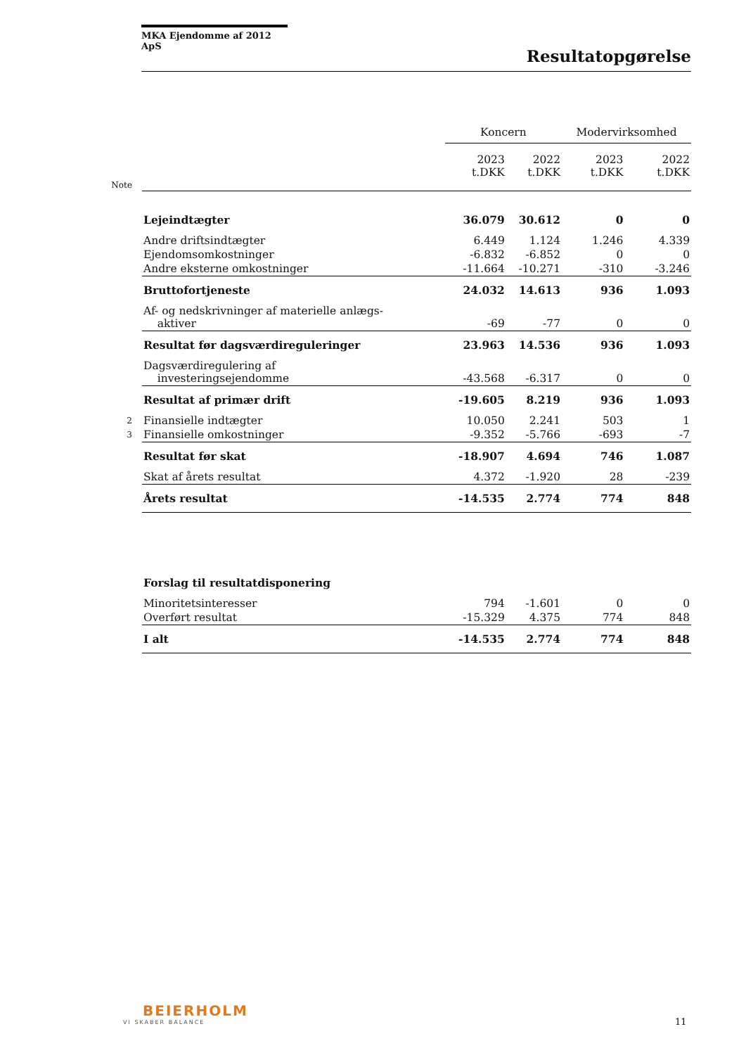MKA Ejendomme af 2012 ApS
Resultatopgørelse
| | | Koncern | | Modervirksomhed | |
| | | 2023 t.DKK | 2022 t.DKK | 2023 t.DKK | 2022 t.DKK |
| Note | | | | | |
| | Lejeindtægter | 36.079 | 30.612 | 0 | 0 |
| | Andre driftsindtægter | 6.449 | 1.124 | 1.246 | 4.339 |
| | Ejendomsomkostninger | -6.832 | -6.852 | 0 | 0 |
| | Andre eksterne omkostninger | -11.664 | -10.271 | -310 | -3.246 |
| | Bruttofortjeneste | 24.032 | 14.613 | 936 | 1.093 |
| | Af- og nedskrivninger af materielle anlægs- aktiver | -69 | -77 | 0 | 0 |
| | Resultat før dagsværdireguleringer | 23.963 | 14.536 | 936 | 1.093 |
| | Dagsværdiregulering af investeringsejendomme | -43.568 | -6.317 | 0 | 0 |
| | Resultat af primær drift | -19.605 | 8.219 | 936 | 1.093 |
| 2 | Finansielle indtægter | 10.050 | 2.241 | 503 | 1 |
| 3 | Finansielle omkostninger | -9.352 | -5.766 | -693 | -7 |
| | Resultat før skat | -18.907 | 4.694 | 746 | 1.087 |
| | Skat af årets resultat | 4.372 | -1.920 | 28 | -239 |
| | Årets resultat | -14.535 | 2.774 | 774 | 848 |
| | Forslag til resultatdisponering | | | | |
| | Minoritetsinteresser | 794 | -1.601 | 0 | 0 |
| | Overført resultat | -15.329 | 4.375 | 774 | 848 |
| | I alt | -14.535 | 2.774 | 774 | 848 |
BEIERHOLM
VI SKABER BALANCE
11